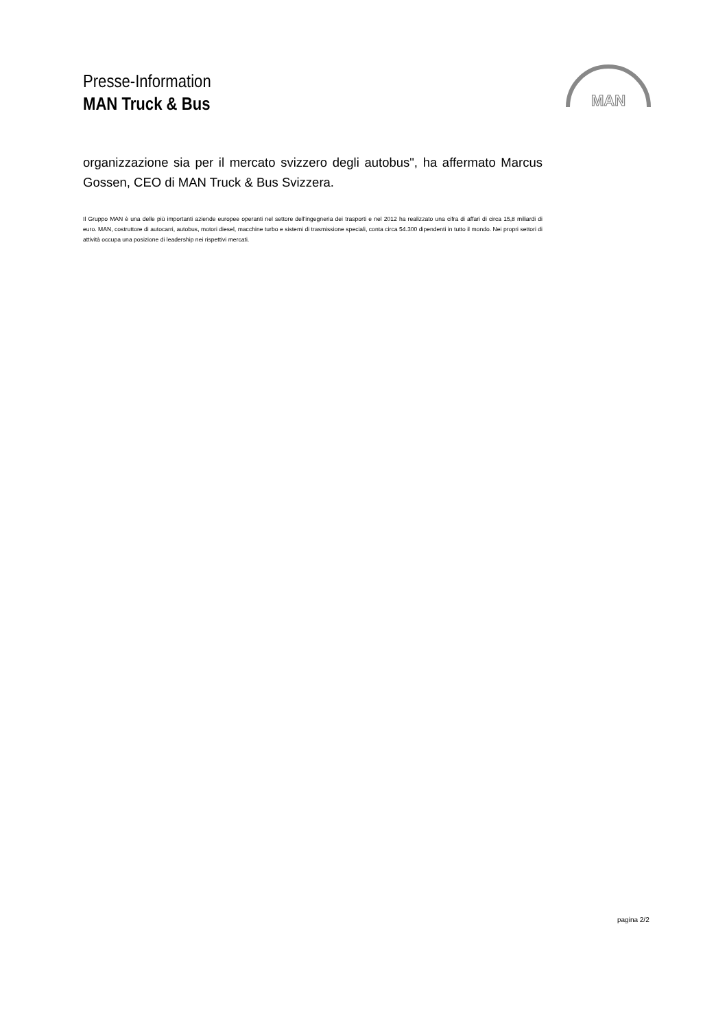Presse-Information
MAN Truck & Bus
MAN
organizzazione sia per il mercato svizzero degli autobus", ha affermato Marcus Gossen, CEO di MAN Truck & Bus Svizzera.
Il Gruppo MAN è una delle più importanti aziende europee operanti nel settore dell'ingegneria dei trasporti e nel 2012 ha realizzato una cifra di affari di circa 15,8 miliardi di euro. MAN, costruttore di autocarri, autobus, motori diesel, macchine turbo e sistemi di trasmissione speciali, conta circa 54.300 dipendenti in tutto il mondo. Nei propri settori di attività occupa una posizione di leadership nei rispettivi mercati.
pagina 2/2